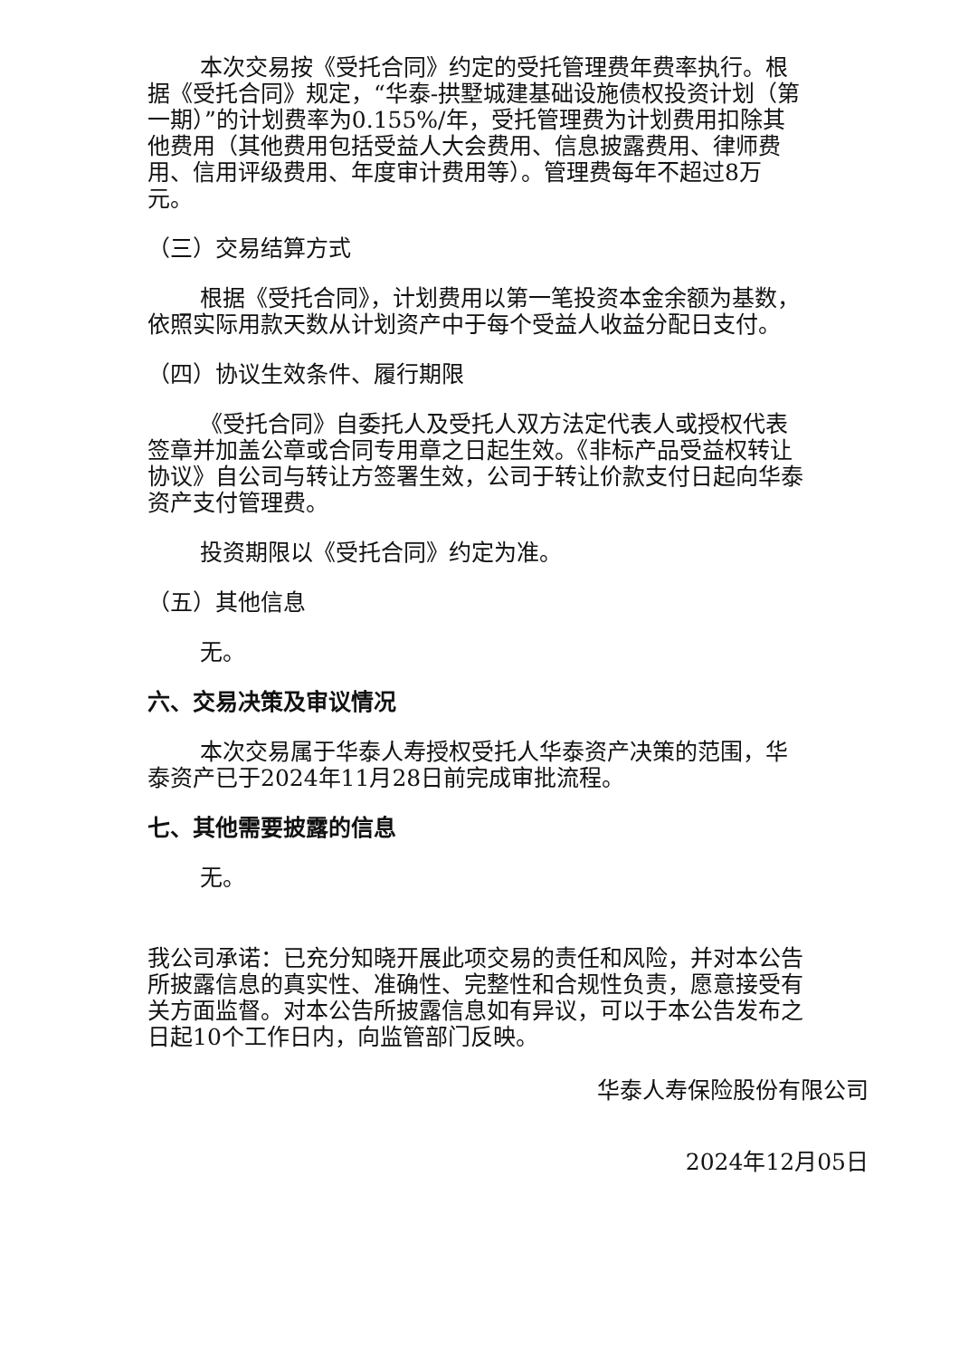本次交易按《受托合同》约定的受托管理费年费率执行。根据《受托合同》规定，“华泰-拱墅城建基础设施债权投资计划（第一期）”的计划费率为0.155%/年，受托管理费为计划费用扣除其他费用（其他费用包括受益人大会费用、信息披露费用、律师费用、信用评级费用、年度审计费用等）。管理费每年不超过8万元。
（三）交易结算方式
根据《受托合同》，计划费用以第一笔投资本金余额为基数，依照实际用款天数从计划资产中于每个受益人收益分配日支付。
（四）协议生效条件、履行期限
《受托合同》自委托人及受托人双方法定代表人或授权代表签章并加盖公章或合同专用章之日起生效。《非标产品受益权转让协议》自公司与转让方签署生效，公司于转让价款支付日起向华泰资产支付管理费。
投资期限以《受托合同》约定为准。
（五）其他信息
无。
六、交易决策及审议情况
本次交易属于华泰人寿授权受托人华泰资产决策的范围，华泰资产已于2024年11月28日前完成审批流程。
七、其他需要披露的信息
无。
我公司承诺：已充分知晓开展此项交易的责任和风险，并对本公告所披露信息的真实性、准确性、完整性和合规性负责，愿意接受有关方面监督。对本公告所披露信息如有异议，可以于本公告发布之日起10个工作日内，向监管部门反映。
华泰人寿保险股份有限公司
2024年12月05日